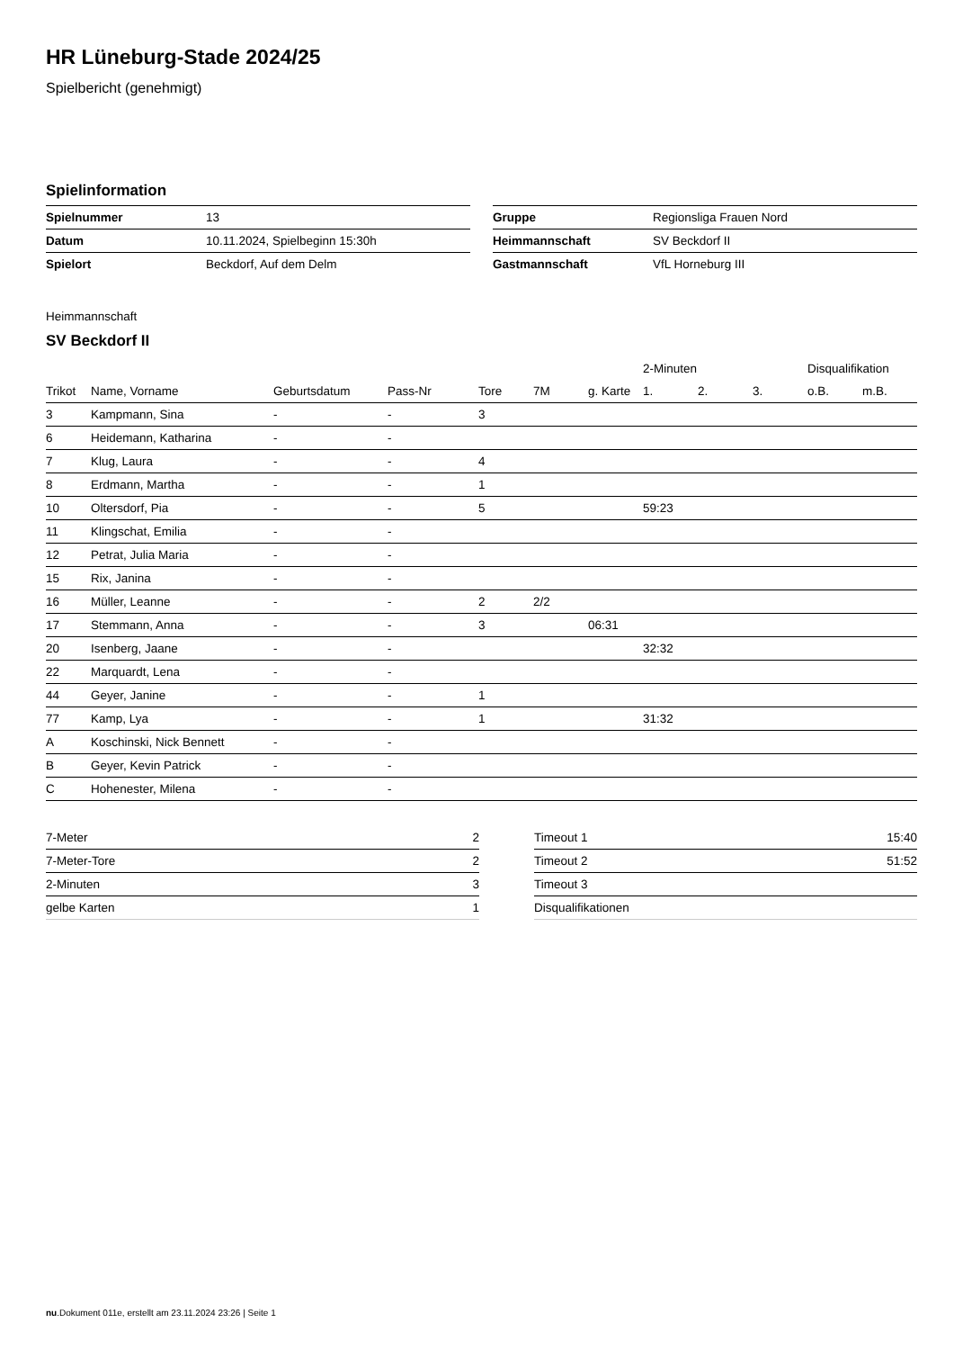HR Lüneburg-Stade 2024/25
Spielbericht (genehmigt)
Spielinformation
| Spielnummer | 13 |
| Datum | 10.11.2024, Spielbeginn 15:30h |
| Spielort | Beckdorf, Auf dem Delm |
| Gruppe | Regionsliga Frauen Nord |
| Heimmannschaft | SV Beckdorf II |
| Gastmannschaft | VfL Horneburg III |
Heimmannschaft
SV Beckdorf II
| | | | | | | | 2-Minuten | | | Disqualifikation | |
| --- | --- | --- | --- | --- | --- | --- | --- | --- | --- | --- | --- |
| Trikot | Name, Vorname | Geburtsdatum | Pass-Nr | Tore | 7M | g. Karte | 1. | 2. | 3. | o.B. | m.B. |
| 3 | Kampmann, Sina | - | - | 3 | | | | | | | |
| 6 | Heidemann, Katharina | - | - | | | | | | | | |
| 7 | Klug, Laura | - | - | 4 | | | | | | | |
| 8 | Erdmann, Martha | - | - | 1 | | | | | | | |
| 10 | Oltersdorf, Pia | - | - | 5 | | | 59:23 | | | | |
| 11 | Klingschat, Emilia | - | - | | | | | | | | |
| 12 | Petrat, Julia Maria | - | - | | | | | | | | |
| 15 | Rix, Janina | - | - | | | | | | | | |
| 16 | Müller, Leanne | - | - | 2 | 2/2 | | | | | | |
| 17 | Stemmann, Anna | - | - | 3 | | 06:31 | | | | | |
| 20 | Isenberg, Jaane | - | - | | | | 32:32 | | | | |
| 22 | Marquardt, Lena | - | - | | | | | | | | |
| 44 | Geyer, Janine | - | - | 1 | | | | | | | |
| 77 | Kamp, Lya | - | - | 1 | | | 31:32 | | | | |
| A | Koschinski, Nick Bennett | - | - | | | | | | | | |
| B | Geyer, Kevin Patrick | - | - | | | | | | | | |
| C | Hohenester, Milena | - | - | | | | | | | | |
| 7-Meter | 2 |
| 7-Meter-Tore | 2 |
| 2-Minuten | 3 |
| gelbe Karten | 1 |
| Timeout 1 | 15:40 |
| Timeout 2 | 51:52 |
| Timeout 3 | |
| Disqualifikationen | |
nu.Dokument 011e, erstellt am 23.11.2024 23:26 | Seite 1